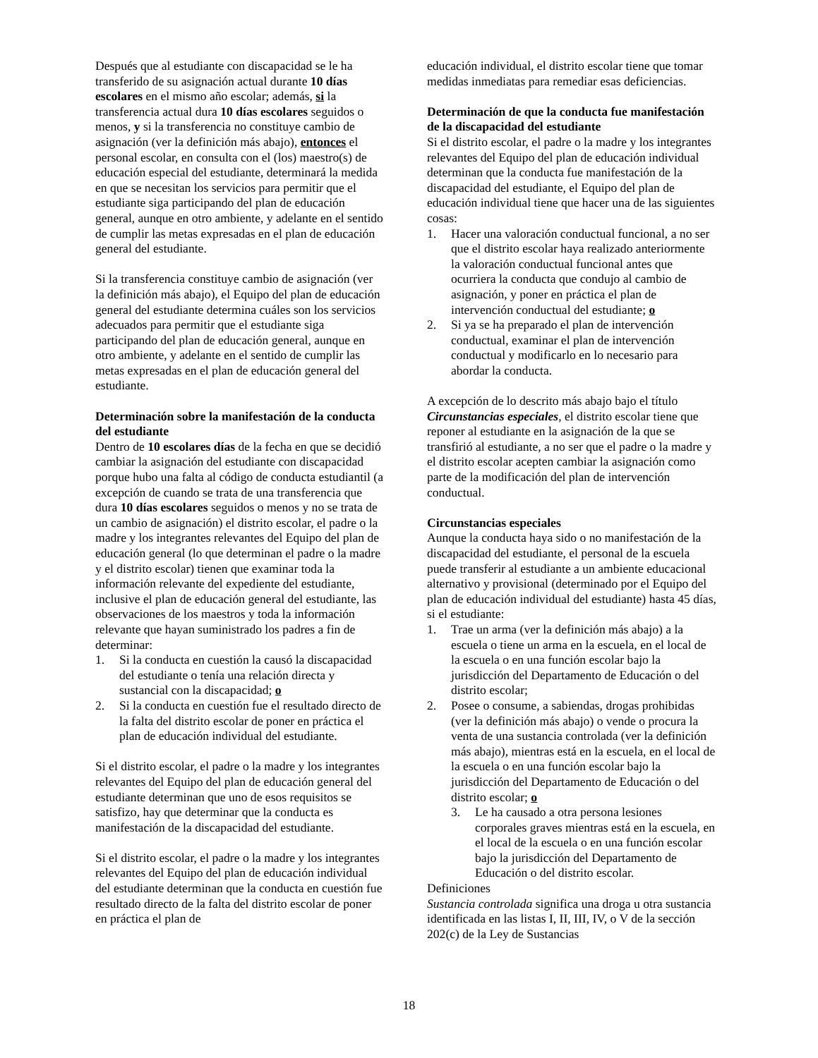Después que al estudiante con discapacidad se le ha transferido de su asignación actual durante 10 días escolares en el mismo año escolar; además, si la transferencia actual dura 10 días escolares seguidos o menos, y si la transferencia no constituye cambio de asignación (ver la definición más abajo), entonces el personal escolar, en consulta con el (los) maestro(s) de educación especial del estudiante, determinará la medida en que se necesitan los servicios para permitir que el estudiante siga participando del plan de educación general, aunque en otro ambiente, y adelante en el sentido de cumplir las metas expresadas en el plan de educación general del estudiante.
Si la transferencia constituye cambio de asignación (ver la definición más abajo), el Equipo del plan de educación general del estudiante determina cuáles son los servicios adecuados para permitir que el estudiante siga participando del plan de educación general, aunque en otro ambiente, y adelante en el sentido de cumplir las metas expresadas en el plan de educación general del estudiante.
Determinación sobre la manifestación de la conducta del estudiante
Dentro de 10 escolares días de la fecha en que se decidió cambiar la asignación del estudiante con discapacidad porque hubo una falta al código de conducta estudiantil (a excepción de cuando se trata de una transferencia que dura 10 días escolares seguidos o menos y no se trata de un cambio de asignación) el distrito escolar, el padre o la madre y los integrantes relevantes del Equipo del plan de educación general (lo que determinan el padre o la madre y el distrito escolar) tienen que examinar toda la información relevante del expediente del estudiante, inclusive el plan de educación general del estudiante, las observaciones de los maestros y toda la información relevante que hayan suministrado los padres a fin de determinar:
1. Si la conducta en cuestión la causó la discapacidad del estudiante o tenía una relación directa y sustancial con la discapacidad; o
2. Si la conducta en cuestión fue el resultado directo de la falta del distrito escolar de poner en práctica el plan de educación individual del estudiante.
Si el distrito escolar, el padre o la madre y los integrantes relevantes del Equipo del plan de educación general del estudiante determinan que uno de esos requisitos se satisfizo, hay que determinar que la conducta es manifestación de la discapacidad del estudiante.
Si el distrito escolar, el padre o la madre y los integrantes relevantes del Equipo del plan de educación individual del estudiante determinan que la conducta en cuestión fue resultado directo de la falta del distrito escolar de poner en práctica el plan de
educación individual, el distrito escolar tiene que tomar medidas inmediatas para remediar esas deficiencias.
Determinación de que la conducta fue manifestación de la discapacidad del estudiante
Si el distrito escolar, el padre o la madre y los integrantes relevantes del Equipo del plan de educación individual determinan que la conducta fue manifestación de la discapacidad del estudiante, el Equipo del plan de educación individual tiene que hacer una de las siguientes cosas:
1. Hacer una valoración conductual funcional, a no ser que el distrito escolar haya realizado anteriormente la valoración conductual funcional antes que ocurriera la conducta que condujo al cambio de asignación, y poner en práctica el plan de intervención conductual del estudiante; o
2. Si ya se ha preparado el plan de intervención conductual, examinar el plan de intervención conductual y modificarlo en lo necesario para abordar la conducta.
A excepción de lo descrito más abajo bajo el título Circunstancias especiales, el distrito escolar tiene que reponer al estudiante en la asignación de la que se transfirió al estudiante, a no ser que el padre o la madre y el distrito escolar acepten cambiar la asignación como parte de la modificación del plan de intervención conductual.
Circunstancias especiales
Aunque la conducta haya sido o no manifestación de la discapacidad del estudiante, el personal de la escuela puede transferir al estudiante a un ambiente educacional alternativo y provisional (determinado por el Equipo del plan de educación individual del estudiante) hasta 45 días, si el estudiante:
1. Trae un arma (ver la definición más abajo) a la escuela o tiene un arma en la escuela, en el local de la escuela o en una función escolar bajo la jurisdicción del Departamento de Educación o del distrito escolar;
2. Posee o consume, a sabiendas, drogas prohibidas (ver la definición más abajo) o vende o procura la venta de una sustancia controlada (ver la definición más abajo), mientras está en la escuela, en el local de la escuela o en una función escolar bajo la jurisdicción del Departamento de Educación o del distrito escolar; o
3. Le ha causado a otra persona lesiones corporales graves mientras está en la escuela, en el local de la escuela o en una función escolar bajo la jurisdicción del Departamento de Educación o del distrito escolar.
Definiciones
Sustancia controlada significa una droga u otra sustancia identificada en las listas I, II, III, IV, o V de la sección 202(c) de la Ley de Sustancias
18